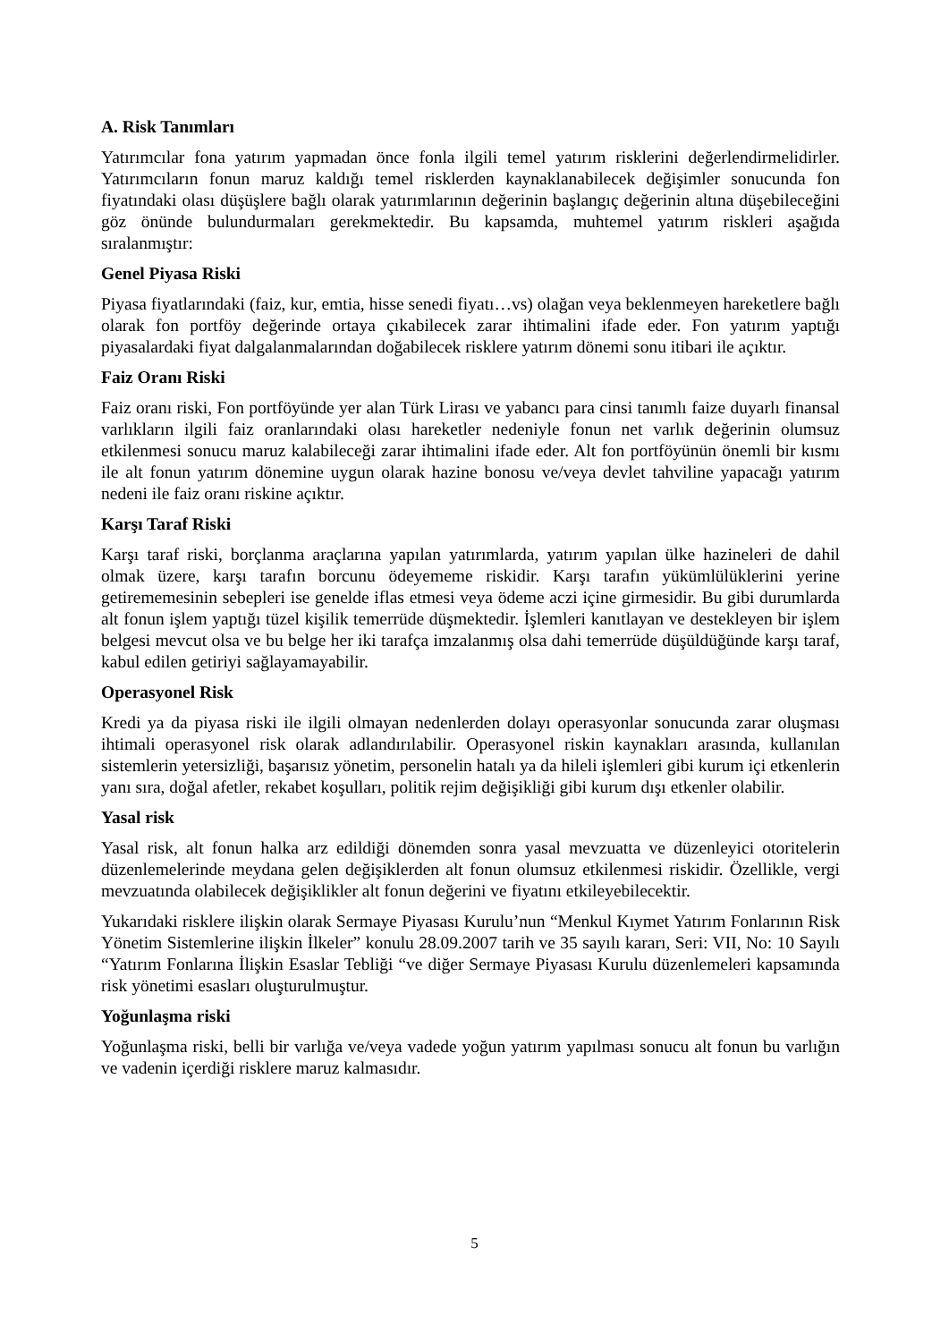A. Risk Tanımları
Yatırımcılar fona yatırım yapmadan önce fonla ilgili temel yatırım risklerini değerlendirmelidirler. Yatırımcıların fonun maruz kaldığı temel risklerden kaynaklanabilecek değişimler sonucunda fon fiyatındaki olası düşüşlere bağlı olarak yatırımlarının değerinin başlangıç değerinin altına düşebileceğini göz önünde bulundurmaları gerekmektedir. Bu kapsamda, muhtemel yatırım riskleri aşağıda sıralanmıştır:
Genel Piyasa Riski
Piyasa fiyatlarındaki (faiz, kur, emtia, hisse senedi fiyatı…vs) olağan veya beklenmeyen hareketlere bağlı olarak fon portföy değerinde ortaya çıkabilecek zarar ihtimalini ifade eder. Fon yatırım yaptığı piyasalardaki fiyat dalgalanmalarından doğabilecek risklere yatırım dönemi sonu itibari ile açıktır.
Faiz Oranı Riski
Faiz oranı riski, Fon portföyünde yer alan Türk Lirası ve yabancı para cinsi tanımlı faize duyarlı finansal varlıkların ilgili faiz oranlarındaki olası hareketler nedeniyle fonun net varlık değerinin olumsuz etkilenmesi sonucu maruz kalabileceği zarar ihtimalini ifade eder. Alt fon portföyünün önemli bir kısmı ile alt fonun yatırım dönemine uygun olarak hazine bonosu ve/veya devlet tahviline yapacağı yatırım nedeni ile faiz oranı riskine açıktır.
Karşı Taraf Riski
Karşı taraf riski, borçlanma araçlarına yapılan yatırımlarda, yatırım yapılan ülke hazineleri de dahil olmak üzere, karşı tarafın borcunu ödeyememe riskidir. Karşı tarafın yükümlülüklerini yerine getirememesinin sebepleri ise genelde iflas etmesi veya ödeme aczi içine girmesidir. Bu gibi durumlarda alt fonun işlem yaptığı tüzel kişilik temerrüde düşmektedir. İşlemleri kanıtlayan ve destekleyen bir işlem belgesi mevcut olsa ve bu belge her iki tarafça imzalanmış olsa dahi temerrüde düşüldüğünde karşı taraf, kabul edilen getiriyi sağlayamayabilir.
Operasyonel Risk
Kredi ya da piyasa riski ile ilgili olmayan nedenlerden dolayı operasyonlar sonucunda zarar oluşması ihtimali operasyonel risk olarak adlandırılabilir. Operasyonel riskin kaynakları arasında, kullanılan sistemlerin yetersizliği, başarısız yönetim, personelin hatalı ya da hileli işlemleri gibi kurum içi etkenlerin yanı sıra, doğal afetler, rekabet koşulları, politik rejim değişikliği gibi kurum dışı etkenler olabilir.
Yasal risk
Yasal risk, alt fonun halka arz edildiği dönemden sonra yasal mevzuatta ve düzenleyici otoritelerin düzenlemelerinde meydana gelen değişiklerden alt fonun olumsuz etkilenmesi riskidir. Özellikle, vergi mevzuatında olabilecek değişiklikler alt fonun değerini ve fiyatını etkileyebilecektir.
Yukarıdaki risklere ilişkin olarak Sermaye Piyasası Kurulu’nun “Menkul Kıymet Yatırım Fonlarının Risk Yönetim Sistemlerine ilişkin İlkeler” konulu 28.09.2007 tarih ve 35 sayılı kararı, Seri: VII, No: 10 Sayılı “Yatırım Fonlarına İlişkin Esaslar Tebliği “ve diğer Sermaye Piyasası Kurulu düzenlemeleri kapsamında risk yönetimi esasları oluşturulmuştur.
Yoğunlaşma riski
Yoğunlaşma riski, belli bir varlığa ve/veya vadede yoğun yatırım yapılması sonucu alt fonun bu varlığın ve vadenin içerdiği risklere maruz kalmasıdır.
5